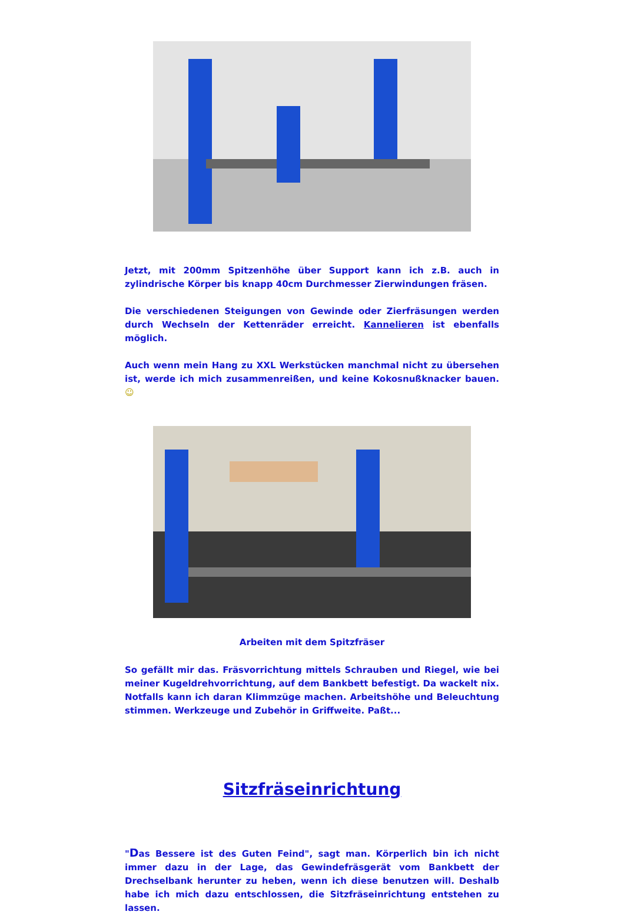Jetzt, mit 200mm Spitzenhöhe über Support kann ich z.B. auch in zylindrische Körper bis knapp 40cm Durchmesser Zierwindungen fräsen.
Die verschiedenen Steigungen von Gewinde oder Zierfräsungen werden durch Wechseln der Kettenräder erreicht. Kannelieren ist ebenfalls möglich.
Auch wenn mein Hang zu XXL Werkstücken manchmal nicht zu übersehen ist, werde ich mich zusammenreißen, und keine Kokosnußknacker bauen. ☺
Arbeiten mit dem Spitzfräser
So gefällt mir das. Fräsvorrichtung mittels Schrauben und Riegel, wie bei meiner Kugeldrehvorrichtung, auf dem Bankbett befestigt. Da wackelt nix. Notfalls kann ich daran Klimmzüge machen. Arbeitshöhe und Beleuchtung stimmen. Werkzeuge und Zubehör in Griffweite. Paßt...
Sitzfräseinrichtung
"Das Bessere ist des Guten Feind", sagt man. Körperlich bin ich nicht immer dazu in der Lage, das Gewindefräsgerät vom Bankbett der Drechselbank herunter zu heben, wenn ich diese benutzen will. Deshalb habe ich mich dazu entschlossen, die Sitzfräseinrichtung entstehen zu lassen.